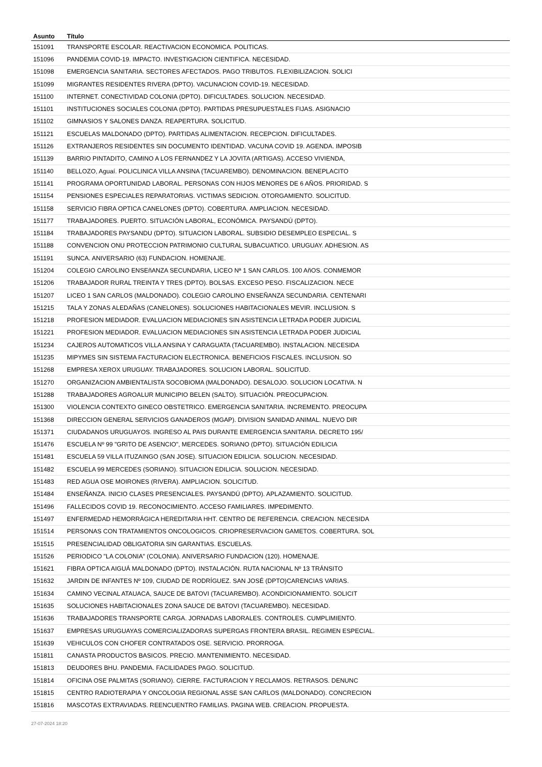| Asunto | Título |
| --- | --- |
| 151091 | TRANSPORTE ESCOLAR. REACTIVACION ECONOMICA. POLITICAS. |
| 151096 | PANDEMIA COVID-19. IMPACTO. INVESTIGACION CIENTIFICA. NECESIDAD. |
| 151098 | EMERGENCIA SANITARIA. SECTORES AFECTADOS. PAGO TRIBUTOS. FLEXIBILIZACION. SOLICI |
| 151099 | MIGRANTES RESIDENTES RIVERA (DPTO). VACUNACION COVID-19. NECESIDAD. |
| 151100 | INTERNET. CONECTIVIDAD COLONIA (DPTO). DIFICULTADES. SOLUCION. NECESIDAD. |
| 151101 | INSTITUCIONES SOCIALES COLONIA (DPTO). PARTIDAS PRESUPUESTALES FIJAS. ASIGNACIO |
| 151102 | GIMNASIOS Y SALONES DANZA. REAPERTURA. SOLICITUD. |
| 151121 | ESCUELAS MALDONADO (DPTO). PARTIDAS ALIMENTACION. RECEPCION. DIFICULTADES. |
| 151126 | EXTRANJEROS RESIDENTES SIN DOCUMENTO IDENTIDAD. VACUNA COVID 19. AGENDA. IMPOSIB |
| 151139 | BARRIO PINTADITO, CAMINO A LOS FERNANDEZ Y LA JOVITA (ARTIGAS). ACCESO VIVIENDA, |
| 151140 | BELLOZO, Aguaí. POLICLINICA VILLA ANSINA (TACUAREMBO). DENOMINACION. BENEPLACITO |
| 151141 | PROGRAMA OPORTUNIDAD LABORAL. PERSONAS CON HIJOS MENORES DE 6 AÑOS. PRIORIDAD. S |
| 151154 | PENSIONES ESPECIALES REPARATORIAS. VICTIMAS SEDICION. OTORGAMIENTO. SOLICITUD. |
| 151158 | SERVICIO FIBRA OPTICA CANELONES (DPTO). COBERTURA. AMPLIACION. NECESIDAD. |
| 151177 | TRABAJADORES. PUERTO. SITUACIÓN LABORAL, ECONÓMICA. PAYSANDÚ (DPTO). |
| 151184 | TRABAJADORES PAYSANDU (DPTO). SITUACION LABORAL. SUBSIDIO DESEMPLEO ESPECIAL. S |
| 151188 | CONVENCION ONU PROTECCION PATRIMONIO CULTURAL SUBACUATICO. URUGUAY. ADHESION. AS |
| 151191 | SUNCA. ANIVERSARIO (63) FUNDACION. HOMENAJE. |
| 151204 | COLEGIO CAROLINO ENSEñANZA SECUNDARIA, LICEO Nª 1 SAN CARLOS. 100 AñOS. CONMEMOR |
| 151206 | TRABAJADOR RURAL TREINTA Y TRES (DPTO). BOLSAS. EXCESO PESO. FISCALIZACION. NECE |
| 151207 | LICEO 1 SAN CARLOS (MALDONADO). COLEGIO CAROLINO ENSEÑANZA SECUNDARIA. CENTENARI |
| 151215 | TALA Y ZONAS ALEDAÑAS (CANELONES). SOLUCIONES HABITACIONALES MEVIR. INCLUSION. S |
| 151218 | PROFESION MEDIADOR. EVALUACION MEDIACIONES SIN ASISTENCIA LETRADA PODER JUDICIAL |
| 151221 | PROFESION MEDIADOR. EVALUACION MEDIACIONES SIN ASISTENCIA LETRADA PODER JUDICIAL |
| 151234 | CAJEROS AUTOMATICOS VILLA ANSINA Y CARAGUATA (TACUAREMBO). INSTALACION. NECESIDA |
| 151235 | MIPYMES SIN SISTEMA FACTURACION ELECTRONICA. BENEFICIOS FISCALES. INCLUSION. SO |
| 151268 | EMPRESA XEROX URUGUAY. TRABAJADORES. SOLUCION LABORAL. SOLICITUD. |
| 151270 | ORGANIZACION AMBIENTALISTA SOCOBIOMA (MALDONADO). DESALOJO. SOLUCION LOCATIVA. N |
| 151288 | TRABAJADORES AGROALUR MUNICIPIO BELEN (SALTO). SITUACIÓN. PREOCUPACION. |
| 151300 | VIOLENCIA CONTEXTO GINECO OBSTETRICO. EMERGENCIA SANITARIA. INCREMENTO. PREOCUPA |
| 151368 | DIRECCION GENERAL SERVICIOS GANADEROS (MGAP). DIVISION SANIDAD ANIMAL. NUEVO DIR |
| 151371 | CIUDADANOS URUGUAYOS. INGRESO AL PAIS DURANTE EMERGENCIA SANITARIA. DECRETO 195/ |
| 151476 | ESCUELA Nº 99 "GRITO DE ASENCIO", MERCEDES. SORIANO (DPTO). SITUACIÓN EDILICIA |
| 151481 | ESCUELA 59 VILLA ITUZAINGO (SAN JOSE). SITUACION EDILICIA. SOLUCION. NECESIDAD. |
| 151482 | ESCUELA 99 MERCEDES (SORIANO). SITUACION EDILICIA. SOLUCION. NECESIDAD. |
| 151483 | RED AGUA OSE MOIRONES (RIVERA). AMPLIACION. SOLICITUD. |
| 151484 | ENSEÑANZA. INICIO CLASES PRESENCIALES. PAYSANDÚ (DPTO). APLAZAMIENTO. SOLICITUD. |
| 151496 | FALLECIDOS COVID 19. RECONOCIMIENTO. ACCESO FAMILIARES. IMPEDIMENTO. |
| 151497 | ENFERMEDAD HEMORRÁGICA HEREDITARIA HHT. CENTRO DE REFERENCIA. CREACION. NECESIDA |
| 151514 | PERSONAS CON TRATAMIENTOS ONCOLOGICOS. CRIOPRESERVACION GAMETOS. COBERTURA. SOL |
| 151515 | PRESENCIALIDAD OBLIGATORIA SIN GARANTIAS. ESCUELAS. |
| 151526 | PERIODICO "LA COLONIA" (COLONIA). ANIVERSARIO FUNDACION (120). HOMENAJE. |
| 151621 | FIBRA OPTICA AIGUÁ MALDONADO (DPTO). INSTALACIÓN. RUTA NACIONAL Nº 13 TRÁNSITO |
| 151632 | JARDIN DE INFANTES Nº 109, CIUDAD DE RODRÍGUEZ. SAN JOSÉ (DPTO)CARENCIAS VARIAS. |
| 151634 | CAMINO VECINAL ATAUACA, SAUCE DE BATOVI (TACUAREMBO). ACONDICIONAMIENTO. SOLICIT |
| 151635 | SOLUCIONES HABITACIONALES ZONA SAUCE DE BATOVI (TACUAREMBO). NECESIDAD. |
| 151636 | TRABAJADORES TRANSPORTE CARGA. JORNADAS LABORALES. CONTROLES. CUMPLIMIENTO. |
| 151637 | EMPRESAS URUGUAYAS COMERCIALIZADORAS SUPERGAS FRONTERA BRASIL. REGIMEN ESPECIAL. |
| 151639 | VEHICULOS CON CHOFER CONTRATADOS OSE. SERVICIO. PRORROGA. |
| 151811 | CANASTA PRODUCTOS BASICOS. PRECIO. MANTENIMIENTO. NECESIDAD. |
| 151813 | DEUDORES BHU. PANDEMIA. FACILIDADES PAGO. SOLICITUD. |
| 151814 | OFICINA OSE PALMITAS (SORIANO). CIERRE. FACTURACION Y RECLAMOS. RETRASOS. DENUNC |
| 151815 | CENTRO RADIOTERAPIA Y ONCOLOGIA REGIONAL ASSE SAN CARLOS (MALDONADO). CONCRECION |
| 151816 | MASCOTAS EXTRAVIADAS. REENCUENTRO FAMILIAS. PAGINA WEB. CREACION. PROPUESTA. |
27-07-2024 18:20